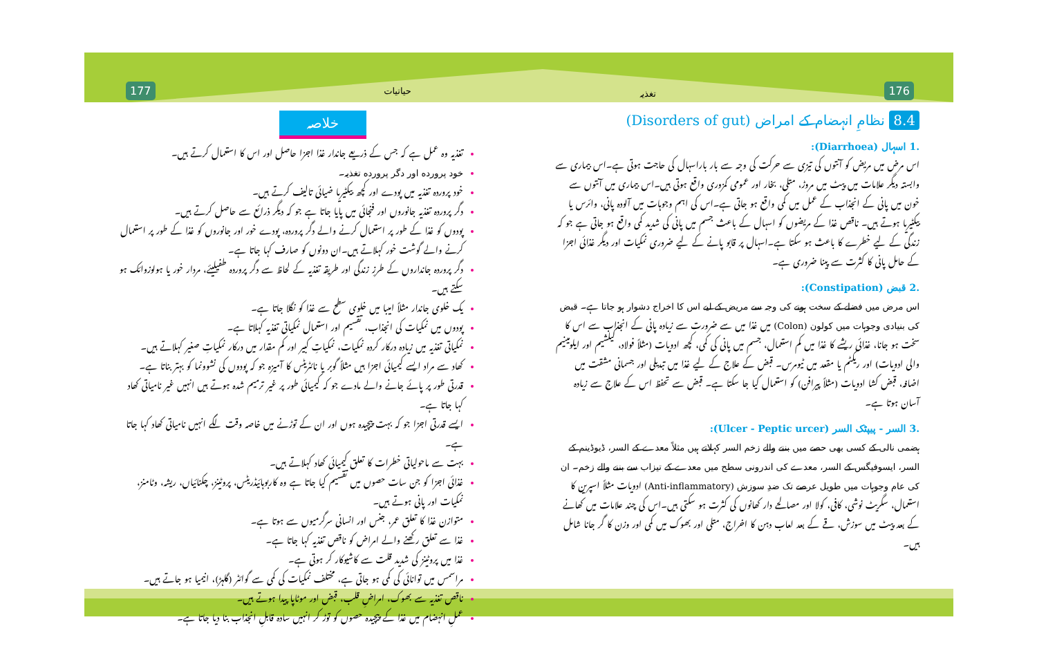177 حیاتیات تغذیہ 176
8.4 نظامِ انہضام کے امراض (Disorders of gut)
.1 اسہال (Diarrhoea):
اس مرض میں مریض کو آنتوں کی تیزی سے حرکت کی وجہ سے بار باراسہال کی حاجت ہوتی ہے۔اس بیماری سے وابستہ دیگر علامات میں پیٹ میں مروڑ، متلی، بخار اور عمومی کمزوری واقع ہوتی ہیں۔اس بیماری میں آنتوں سے خون میں پانی کے انجذاب کے عمل میں کمی واقع ہو جاتی ہے۔اس کی اہم وجوہات میں آلودہ پانی، وائرس یا بیکٹیریا ہوتے ہیں۔ ناقص غذا کے مریضوں کو اسہال کے باعث جسم میں پانی کی شدید کمی واقع ہو جاتی ہے جو کہ زندگی کے لیے خطرے کا باعث ہو سکتا ہے۔اسہال پر قابو پانے کے لیے ضروری نمکیات اور دیگر غذائی اجزا کے حامل پانی کا کثرت سے پینا ضروری ہے۔
.2 قبض (Constipation):
اس مرض میں فضلے کے سخت ہونے کی وجہ سے مریض کے لیے اس کا اخراج دشوار ہو جاتا ہے۔ قبض کی بنیادی وجوہات میں کولون (Colon) میں غذا میں سے ضرورت سے زیادہ پانی کے انجذاب سے اس کا سخت ہو جانا، غذائی ریشے کا غذا میں کم استعمال، جسم میں پانی کی کمی، کچھ ادویات (مثلاً فولاد، کیلشیم اور ایلومینیم والی ادویات) اور ریکٹم یا مقعد میں ٹیومرس۔ قبض کے علاج کے لیے غذا میں تبدیلی اور جسمانی مشقت میں اضافہ، قبض کشا ادویات (مثلاً پیرافن) کو استعمال کیا جا سکتا ہے۔ قبض سے تحفظ اس کے علاج سے زیادہ آسان ہوتا ہے۔
.3 السر - پیپٹک السر (Ulcer - Peptic urcer):
ہضمی نالی کے کسی بھی حصے میں بننے والے زخم السر کہلاتے ہیں مثلاً معدے کے السر، ڈیوڈینم کے السر، ایسوفیگس کے السر، معدے کی اندرونی سطح میں معدے کے تیزاب سے بننے والے زخم۔ ان کی عام وجوہات میں طویل عرصے تک ضدِ سوزش (Anti-inflammatory) ادویات مثلاً اسپرین کا استعمال، سگریٹ نوشی، کافی، کولا اور مصالحے دار کھانوں کی کثرت ہو سکتی ہیں۔اس کی چند علامات میں کھانے کے بعد پیٹ میں سوزش، قے کے بعد لعاب دہن کا اخراج، متلی اور بھوک میں کمی اور وزن کا گر جانا شامل ہیں۔
خلاصہ
تغذیہ وہ عمل ہے کہ جس کے ذریعے جاندار غذا اجزا حاصل اور اس کا استعمال کرتے ہیں۔
خود پرورده اور دگر پرورده تغذیہ۔
خود پرورده تغذیہ میں پودے اور کچھ بیکٹیریا ضیائی تالیف کرتے ہیں۔
دگر پرورده تغذیہ جانوروں اور فنجائی میں پایا جاتا ہے جو کہ دیگر ذرائع سے حاصل کرتے ہیں۔
پودوں کو غذا کے طور پر استعمال کرنے والے دگر پرورده، پودے خور اور جانوروں کو غذا کے طور پر استعمال کرنے والے گوشت خور کہلاتے ہیں۔ان دونوں کو صارف کہا جاتا ہے۔
دگر پرورده جانداروں کے طرزِ زندگی اور طریقہ تغذیہ کے لحاظ سے دگر پرورده طفیلیئے، مردار خور یا ہولوزوائک ہو سکتے ہیں۔
یک خلوی جاندار مثلاً امیبا میں خلوی سطح سے غذا کو نگلا جاتا ہے۔
پودوں میں نمکیات کی انجذاب، تقسیم اور استعمال نمکیاتی تغذیہ کہلاتا ہے۔
نمکیاتی تغذیہ میں زیادہ درکار کردہ نمکیات، نمکیاتِ کبیر اور کم مقدار میں درکار نمکیاتِ صغیر کہلاتے ہیں۔
کھاد سے مراد ایسے کیمیائی اجزا ہیں مثلاً گوبر یا نائٹریٹس کا آمیزہ جو کہ پودوں کی نشوونما کو بہتر بناتا ہے۔
قدرتی طور پر پائے جانے والے مادے جو کہ کیمیائی طور پر غیر ترمیم شدہ ہوتے ہیں انہیں غیر نامیاتی کھاد کہا جاتا ہے۔
ایسے قدرتی اجزا جو کہ بہت پیچیدہ ہوں اور ان کے توڑنے میں خاصہ وقت لگے انہیں نامیاتی کھاد کہا جاتا ہے۔
بہت سے ماحولیاتی خطرات کا تعلق کیمیائی کھاد کہلاتے ہیں۔
غذائی اجزا کو جن سات حصوں میں تقسیم کیا جاتا ہے وہ کاربوہائیڈریٹس، پروٹینز، چکنائیاں، ریشہ، وٹامنز، نمکیات اور پانی ہوتے ہیں۔
متوازن غذا کا تعلق عمر، جنس اور انسانی سرگرمیوں سے ہوتا ہے۔
غذا سے تعلق رکھنے والے امراض کو ناقص تغذیہ کہا جاتا ہے۔
غذا میں پروٹینز کی شدید قلت سے کاشیوکار کر ہوتی ہے۔
مراسمس میں توانائی کی کمی ہو جاتی ہے، مختلف نمکیات کی کمی سے گوائٹر (گلہڑ)، انیمیا ہو جاتے ہیں۔
ناقص تغذیہ سے بھوک، امراضِ قلب، قبض اور موٹاپا پیدا ہوتے ہیں۔
عملِ انہضام میں غذا کے پیچیدہ حصوں کو توڑ کر انہیں سادہ قابلِ انجذاب بنا دیا جاتا ہے۔